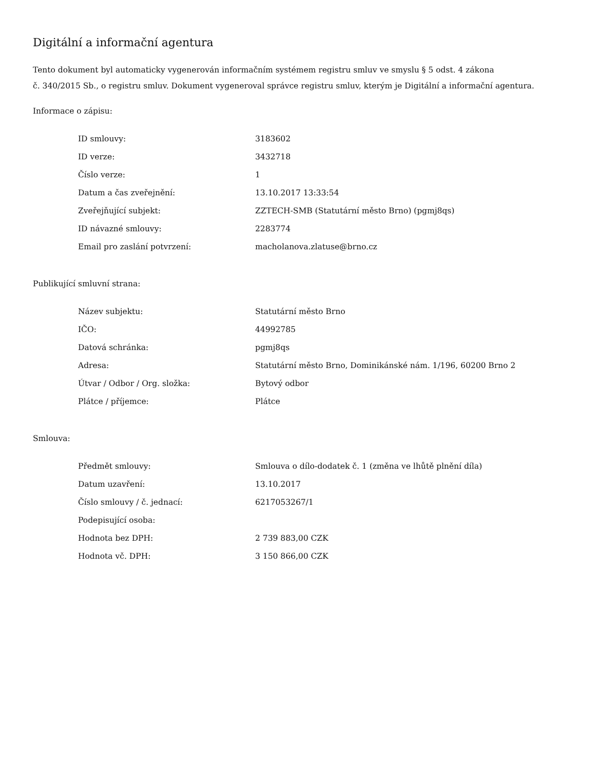Digitální a informační agentura
Tento dokument byl automaticky vygenerován informačním systémem registru smluv ve smyslu § 5 odst. 4 zákona
č. 340/2015 Sb., o registru smluv. Dokument vygeneroval správce registru smluv, kterým je Digitální a informační agentura.
Informace o zápisu:
| ID smlouvy: | 3183602 |
| ID verze: | 3432718 |
| Číslo verze: | 1 |
| Datum a čas zveřejnění: | 13.10.2017 13:33:54 |
| Zveřejňující subjekt: | ZZTECH-SMB (Statutární město Brno) (pgmj8qs) |
| ID návazné smlouvy: | 2283774 |
| Email pro zaslání potvrzení: | macholanova.zlatuse@brno.cz |
Publikující smluvní strana:
| Název subjektu: | Statutární město Brno |
| IČO: | 44992785 |
| Datová schránka: | pgmj8qs |
| Adresa: | Statutární město Brno, Dominikánské nám. 1/196, 60200 Brno 2 |
| Útvar / Odbor / Org. složka: | Bytový odbor |
| Plátce / příjemce: | Plátce |
Smlouva:
| Předmět smlouvy: | Smlouva o dílo-dodatek č. 1 (změna ve lhůtě plnění díla) |
| Datum uzavření: | 13.10.2017 |
| Číslo smlouvy / č. jednací: | 6217053267/1 |
| Podepisující osoba: | |
| Hodnota bez DPH: | 2 739 883,00 CZK |
| Hodnota vč. DPH: | 3 150 866,00 CZK |